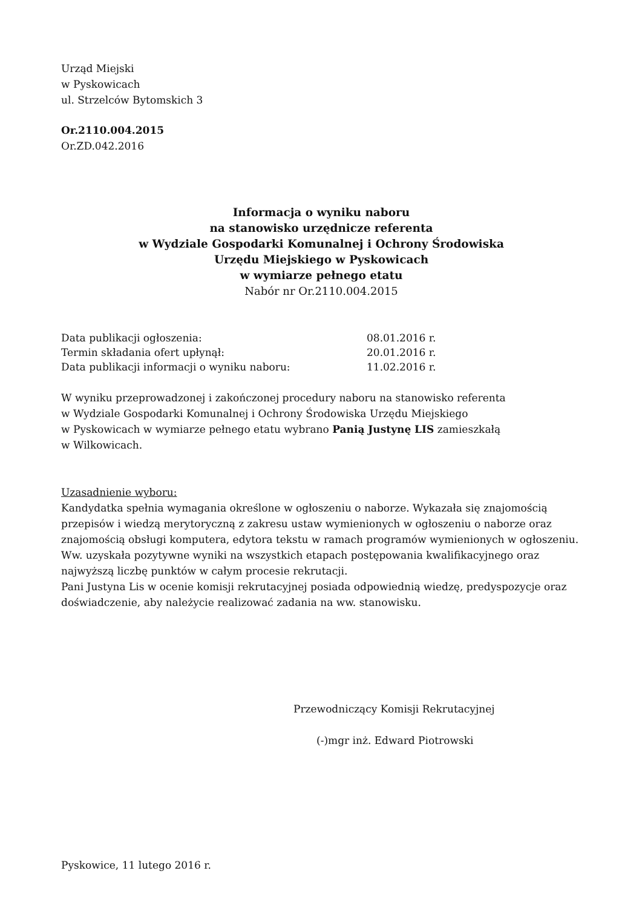Urząd Miejski
w Pyskowicach
ul. Strzelców Bytomskich 3
Or.2110.004.2015
Or.ZD.042.2016
Informacja o wyniku naboru
na stanowisko urzędnicze referenta
w Wydziale Gospodarki Komunalnej i Ochrony Środowiska
Urzędu Miejskiego w Pyskowicach
w wymiarze pełnego etatu
Nabór nr Or.2110.004.2015
| Data publikacji ogłoszenia: | 08.01.2016 r. |
| Termin składania ofert upłynął: | 20.01.2016 r. |
| Data publikacji informacji o wyniku naboru: | 11.02.2016 r. |
W wyniku przeprowadzonej i zakończonej procedury naboru na stanowisko referenta
w Wydziale Gospodarki Komunalnej i Ochrony Środowiska Urzędu Miejskiego
w Pyskowicach w wymiarze pełnego etatu wybrano Panią Justynę LIS zamieszkałą
w Wilkowicach.
Uzasadnienie wyboru:
Kandydatka spełnia wymagania określone w ogłoszeniu o naborze. Wykazała się znajomością przepisów i wiedzą merytoryczną z zakresu ustaw wymienionych w ogłoszeniu o naborze oraz znajomością obsługi komputera, edytora tekstu w ramach programów wymienionych w ogłoszeniu.
Ww. uzyskała pozytywne wyniki na wszystkich etapach postępowania kwalifikacyjnego oraz najwyższą liczbę punktów w całym procesie rekrutacji.
Pani Justyna Lis w ocenie komisji rekrutacyjnej posiada odpowiednią wiedzę, predyspozycje oraz doświadczenie, aby należycie realizować zadania na ww. stanowisku.
Przewodniczący Komisji Rekrutacyjnej
(-)mgr inż. Edward Piotrowski
Pyskowice, 11 lutego 2016 r.